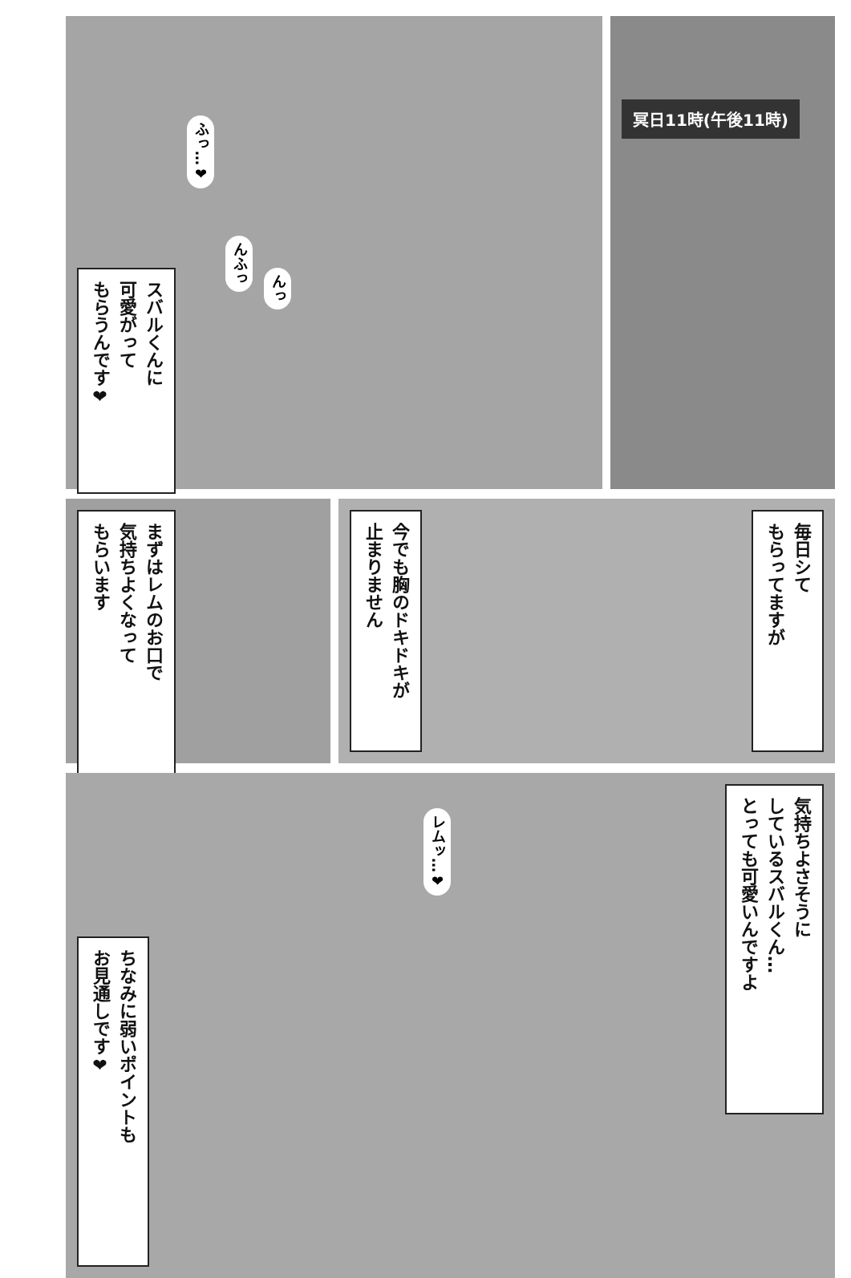スバルくんに
可愛がって
もらうんです❤
ふっ…❤
んふっ
んっ
冥日11時(午後11時)
まずはレムのお口で
気持ちよくなって
もらいます
今でも胸のドキドキが
止まりません
毎日シて
もらってますが
ちなみに弱いポイントも
お見通しです❤
レムッ…❤
気持ちよさそうに
しているスバルくん…
とっても可愛いんですよ